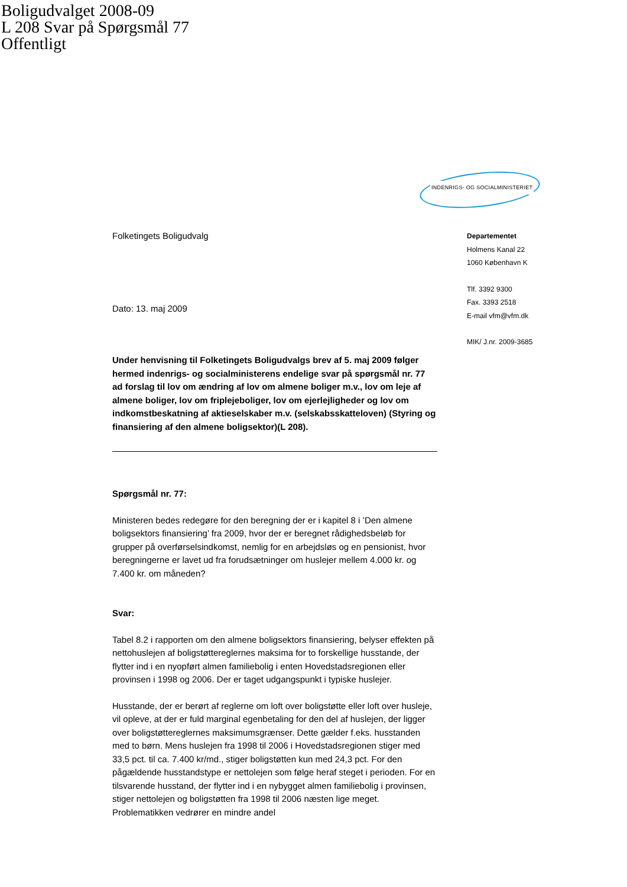Boligudvalget 2008-09
L 208 Svar på Spørgsmål 77
Offentligt
Folketingets Boligudvalg
Dato: 13. maj 2009
Under henvisning til Folketingets Boligudvalgs brev af 5. maj 2009 følger hermed indenrigs- og socialministerens endelige svar på spørgsmål nr. 77 ad forslag til lov om ændring af lov om almene boliger m.v., lov om leje af almene boliger, lov om friplejeboliger, lov om ejerlejligheder og lov om indkomstbeskatning af aktieselskaber m.v. (selskabsskatteloven) (Styring og finansiering af den almene boligsektor)(L 208).
Spørgsmål nr. 77:
Ministeren bedes redegøre for den beregning der er i kapitel 8 i ’Den almene boligsektors finansiering’ fra 2009, hvor der er beregnet rådighedsbeløb for grupper på overførselsindkomst, nemlig for en arbejdsløs og en pensionist, hvor beregningerne er lavet ud fra forudsætninger om huslejer mellem 4.000 kr. og 7.400 kr. om måneden?
Svar:
Tabel 8.2 i rapporten om den almene boligsektors finansiering, belyser effekten på nettohuslejen af boligstøttereglernes maksima for to forskellige husstande, der flytter ind i en nyopført almen familiebolig i enten Hovedstadsregionen eller provinsen i 1998 og 2006. Der er taget udgangspunkt i typiske huslejer.
Husstande, der er berørt af reglerne om loft over boligstøtte eller loft over husleje, vil opleve, at der er fuld marginal egenbetaling for den del af huslejen, der ligger over boligstøttereglernes maksimumsgrænser. Dette gælder f.eks. husstanden med to børn. Mens huslejen fra 1998 til 2006 i Hovedstadsregionen stiger med 33,5 pct. til ca. 7.400 kr/md., stiger boligstøtten kun med 24,3 pct. For den pågældende husstandstype er nettolejen som følge heraf steget i perioden. For en tilsvarende husstand, der flytter ind i en nybygget almen familiebolig i provinsen, stiger nettolejen og boligstøtten fra 1998 til 2006 næsten lige meget. Problematikken vedrører en mindre andel
INDENRIGS- OG SOCIALMINISTERIET
Departementet
Holmens Kanal 22
1060 København K
Tlf. 3392 9300
Fax. 3393 2518
E-mail vfm@vfm.dk
MIK/ J.nr. 2009-3685